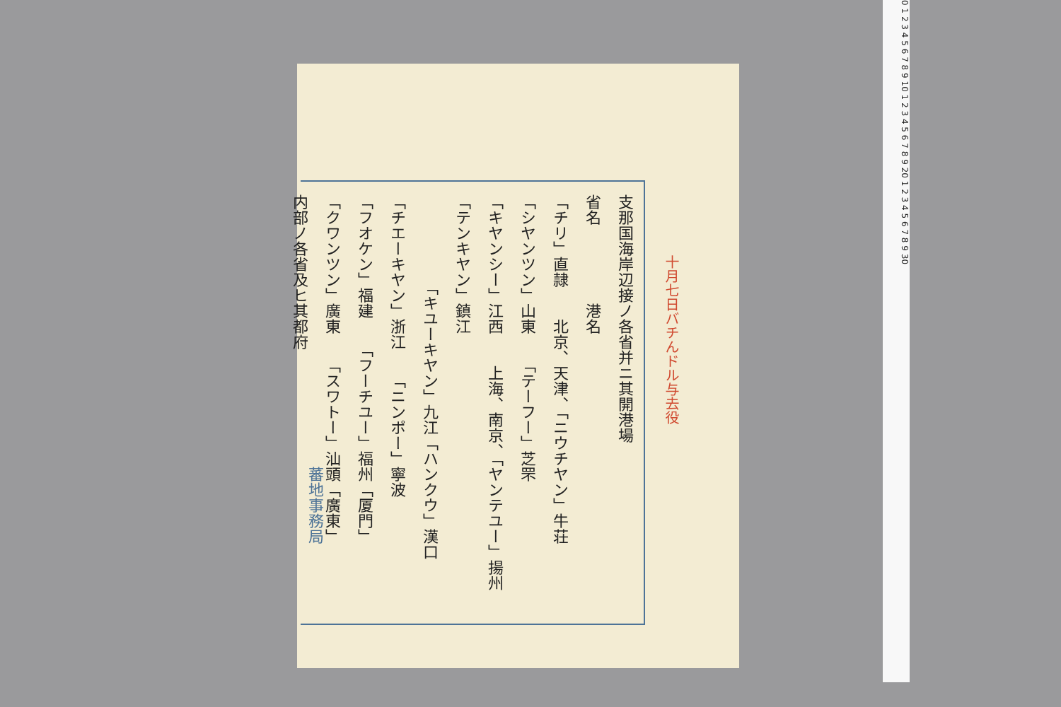支那国海岸辺接ノ各省并ニ其開港場
省名　　　　　港名
「チリ」直隷　　北京、天津、「ニウチヤン」牛荘
「シヤンツン」山東　　「テーフー」芝罘
「キヤンシー」江西　　上海、南京、「ヤンテユー」揚州「テンキヤン」鎮江
　　　　　　「キユーキヤン」九江「ハンクウ」漢口
「チエーキヤン」浙江　　「ニンポー」寧波
「フオケン」福建　　「フーチユー」福州「厦門」
「クワンツン」廣東　　「スワトー」汕頭「廣東」
内部ノ各省及ヒ其都府
蕃地事務局
十月七日バチんドル与去役
0 1 2 3 4 5 6 7 8 9 10 1 2 3 4 5 6 7 8 9 20 1 2 3 4 5 6 7 8 9 30